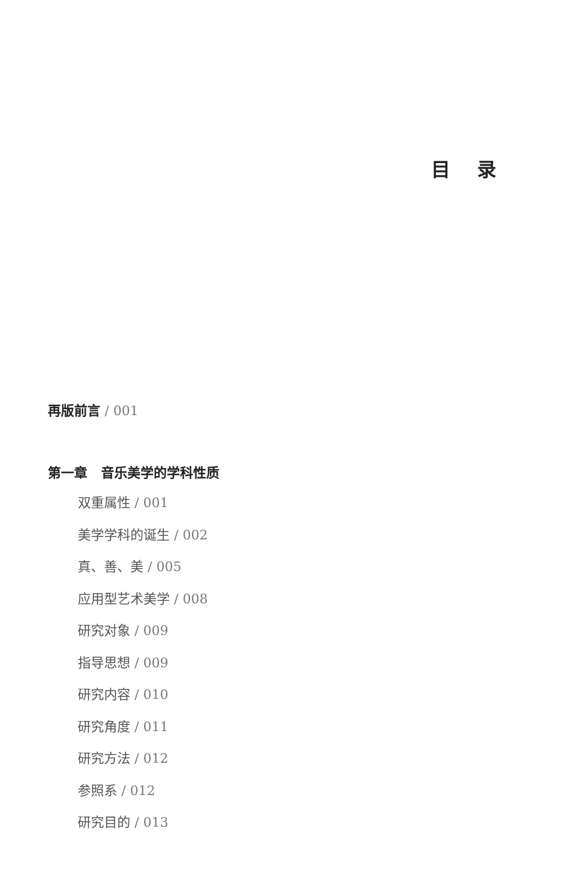目 录
再版前言 / 001
第一章 音乐美学的学科性质
双重属性 / 001
美学学科的诞生 / 002
真、善、美 / 005
应用型艺术美学 / 008
研究对象 / 009
指导思想 / 009
研究内容 / 010
研究角度 / 011
研究方法 / 012
参照系 / 012
研究目的 / 013